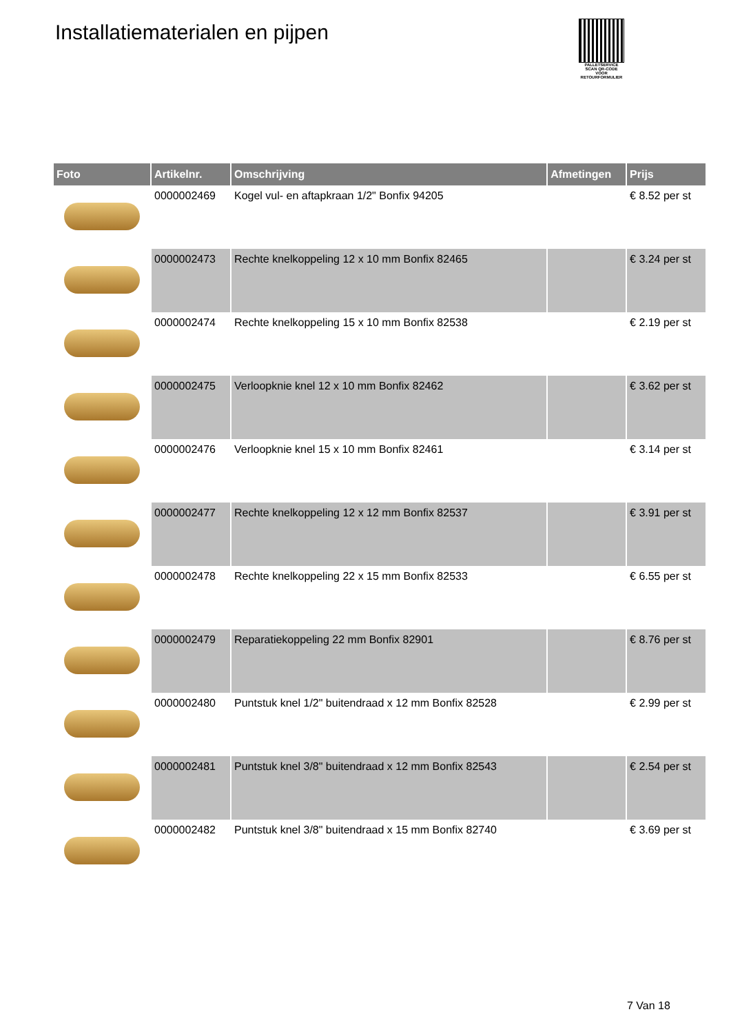Installatiematerialen en pijpen
PALLETSERVICE
SCAN QR-CODE VOOR RETOURFORMULIER
| Foto | Artikelnr. | Omschrijving | Afmetingen | Prijs |
| --- | --- | --- | --- | --- |
| | 0000002469 | Kogel vul- en aftapkraan 1/2" Bonfix 94205 | | € 8.52 per st |
| | 0000002473 | Rechte knelkoppeling 12 x 10 mm Bonfix 82465 | | € 3.24 per st |
| | 0000002474 | Rechte knelkoppeling 15 x 10 mm Bonfix 82538 | | € 2.19 per st |
| | 0000002475 | Verloopknie knel 12 x 10 mm Bonfix 82462 | | € 3.62 per st |
| | 0000002476 | Verloopknie knel 15 x 10 mm Bonfix 82461 | | € 3.14 per st |
| | 0000002477 | Rechte knelkoppeling 12 x 12 mm Bonfix 82537 | | € 3.91 per st |
| | 0000002478 | Rechte knelkoppeling 22 x 15 mm Bonfix 82533 | | € 6.55 per st |
| | 0000002479 | Reparatiekoppeling 22 mm Bonfix 82901 | | € 8.76 per st |
| | 0000002480 | Puntstuk knel 1/2" buitendraad x 12 mm Bonfix 82528 | | € 2.99 per st |
| | 0000002481 | Puntstuk knel 3/8" buitendraad x 12 mm Bonfix 82543 | | € 2.54 per st |
| | 0000002482 | Puntstuk knel 3/8" buitendraad x 15 mm Bonfix 82740 | | € 3.69 per st |
7 Van 18